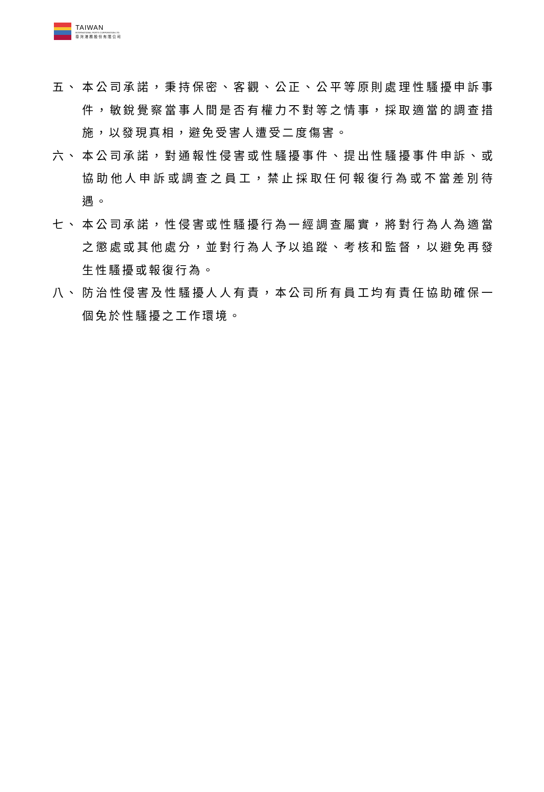TAIWAN
INTERNATIONAL PORTS CORPORATION LTD.
臺灣港務股份有限公司
五、 本公司承諾，秉持保密、客觀、公正、公平等原則處理性騷擾申訴事件，敏銳覺察當事人間是否有權力不對等之情事，採取適當的調查措施，以發現真相，避免受害人遭受二度傷害。
六、 本公司承諾，對通報性侵害或性騷擾事件、提出性騷擾事件申訴、或協助他人申訴或調查之員工，禁止採取任何報復行為或不當差別待遇。
七、 本公司承諾，性侵害或性騷擾行為一經調查屬實，將對行為人為適當之懲處或其他處分，並對行為人予以追蹤、考核和監督，以避免再發生性騷擾或報復行為。
八、 防治性侵害及性騷擾人人有責，本公司所有員工均有責任協助確保一個免於性騷擾之工作環境。